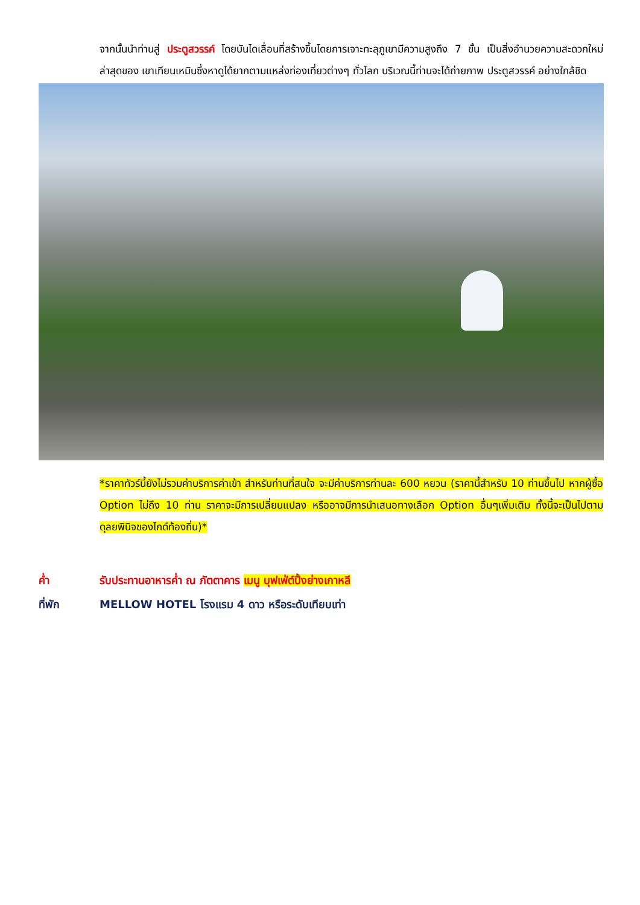จากนั้นนำท่านสู่ ประตูสวรรค์ โดยบันไดเลื่อนที่สร้างขึ้นโดยการเจาะทะลุภูเขามีความสูงถึง 7 ขั้น เป็นสิ่งอำนวยความสะดวกใหม่ล่าสุดของ เขาเทียนเหมินซึ่งหาดูได้ยากตามแหล่งท่องเที่ยวต่างๆ ทั่วโลก บริเวณนี้ท่านจะได้ถ่ายภาพ ประตูสวรรค์ อย่างใกล้ชิด
*ราคาทัวร์นี้ยังไม่รวมค่าบริการค่าเข้า สำหรับท่านที่สนใจ จะมีค่าบริการท่านละ 600 หยวน (ราคานี้สำหรับ 10 ท่านขึ้นไป หากผู้ซื้อ Option ไม่ถึง 10 ท่าน ราคาจะมีการเปลี่ยนแปลง หรืออาจมีการนำเสนอทางเลือก Option อื่นๆเพิ่มเติม ทั้งนี้จะเป็นไปตามดุลยพินิจของไกด์ท้องถิ่น)*
ค่ำ รับประทานอาหารค่ำ ณ ภัตตาคาร เมนู บุฟเฟ่ต์ปิ้งย่างเกาหลี
ที่พัก MELLOW HOTEL โรงแรม 4 ดาว หรือระดับเทียบเท่า